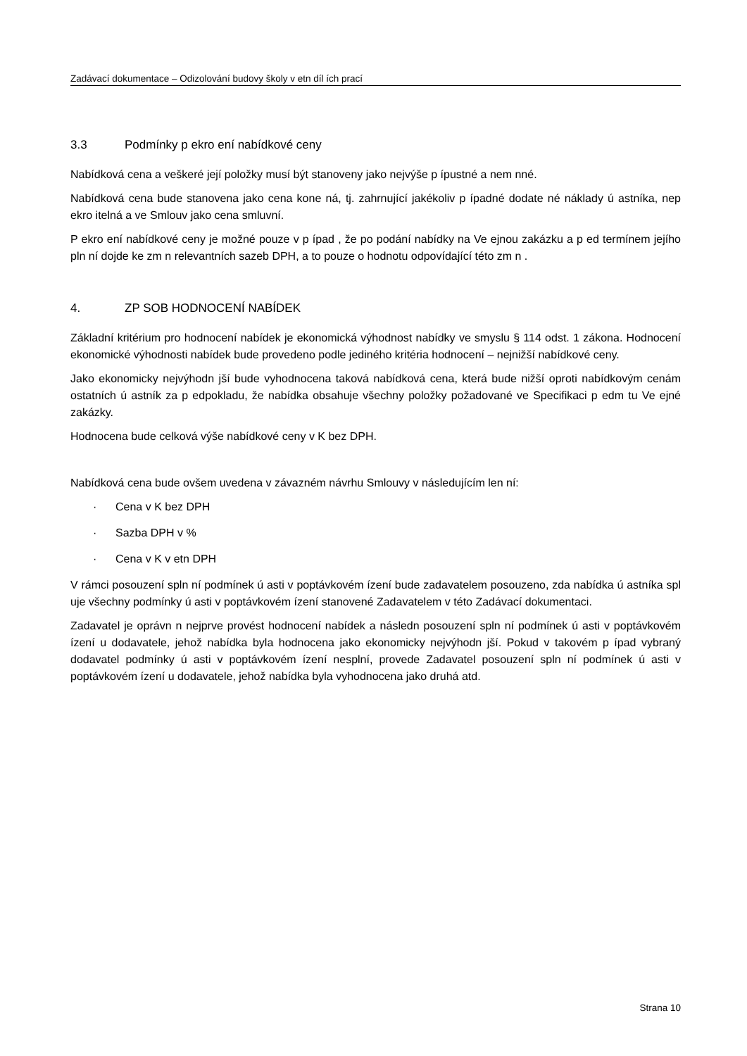Zadávací dokumentace – Odizolování budovy školy v etn díl ích prací
3.3 Podmínky p ekro ení nabídkové ceny
Nabídková cena a veškeré její položky musí být stanoveny jako nejvýše p ípustné a nem nné.
Nabídková cena bude stanovena jako cena kone ná, tj. zahrnující jakékoliv p ípadné dodate né náklady ú astníka, nep ekro itelná a ve Smlouv jako cena smluvní.
P ekro ení nabídkové ceny je možné pouze v p ípad , že po podání nabídky na Ve ejnou zakázku a p ed termínem jejího pln ní dojde ke zm n relevantních sazeb DPH, a to pouze o hodnotu odpovídající této zm n .
4. ZP SOB HODNOCENÍ NABÍDEK
Základní kritérium pro hodnocení nabídek je ekonomická výhodnost nabídky ve smyslu § 114 odst. 1 zákona. Hodnocení ekonomické výhodnosti nabídek bude provedeno podle jediného kritéria hodnocení – nejnižší nabídkové ceny.
Jako ekonomicky nejvýhodn jší bude vyhodnocena taková nabídková cena, která bude nižší oproti nabídkovým cenám ostatních ú astník za p edpokladu, že nabídka obsahuje všechny položky požadované ve Specifikaci p edm tu Ve ejné zakázky.
Hodnocena bude celková výše nabídkové ceny v K bez DPH.
Nabídková cena bude ovšem uvedena v závazném návrhu Smlouvy v následujícím len ní:
· Cena v K bez DPH
· Sazba DPH v %
· Cena v K v etn DPH
V rámci posouzení spln ní podmínek ú asti v poptávkovém ízení bude zadavatelem posouzeno, zda nabídka ú astníka spl uje všechny podmínky ú asti v poptávkovém ízení stanovené Zadavatelem v této Zadávací dokumentaci.
Zadavatel je oprávn n nejprve provést hodnocení nabídek a následn posouzení spln ní podmínek ú asti v poptávkovém ízení u dodavatele, jehož nabídka byla hodnocena jako ekonomicky nejvýhodn jší. Pokud v takovém p ípad vybraný dodavatel podmínky ú asti v poptávkovém ízení nesplní, provede Zadavatel posouzení spln ní podmínek ú asti v poptávkovém ízení u dodavatele, jehož nabídka byla vyhodnocena jako druhá atd.
Strana 10